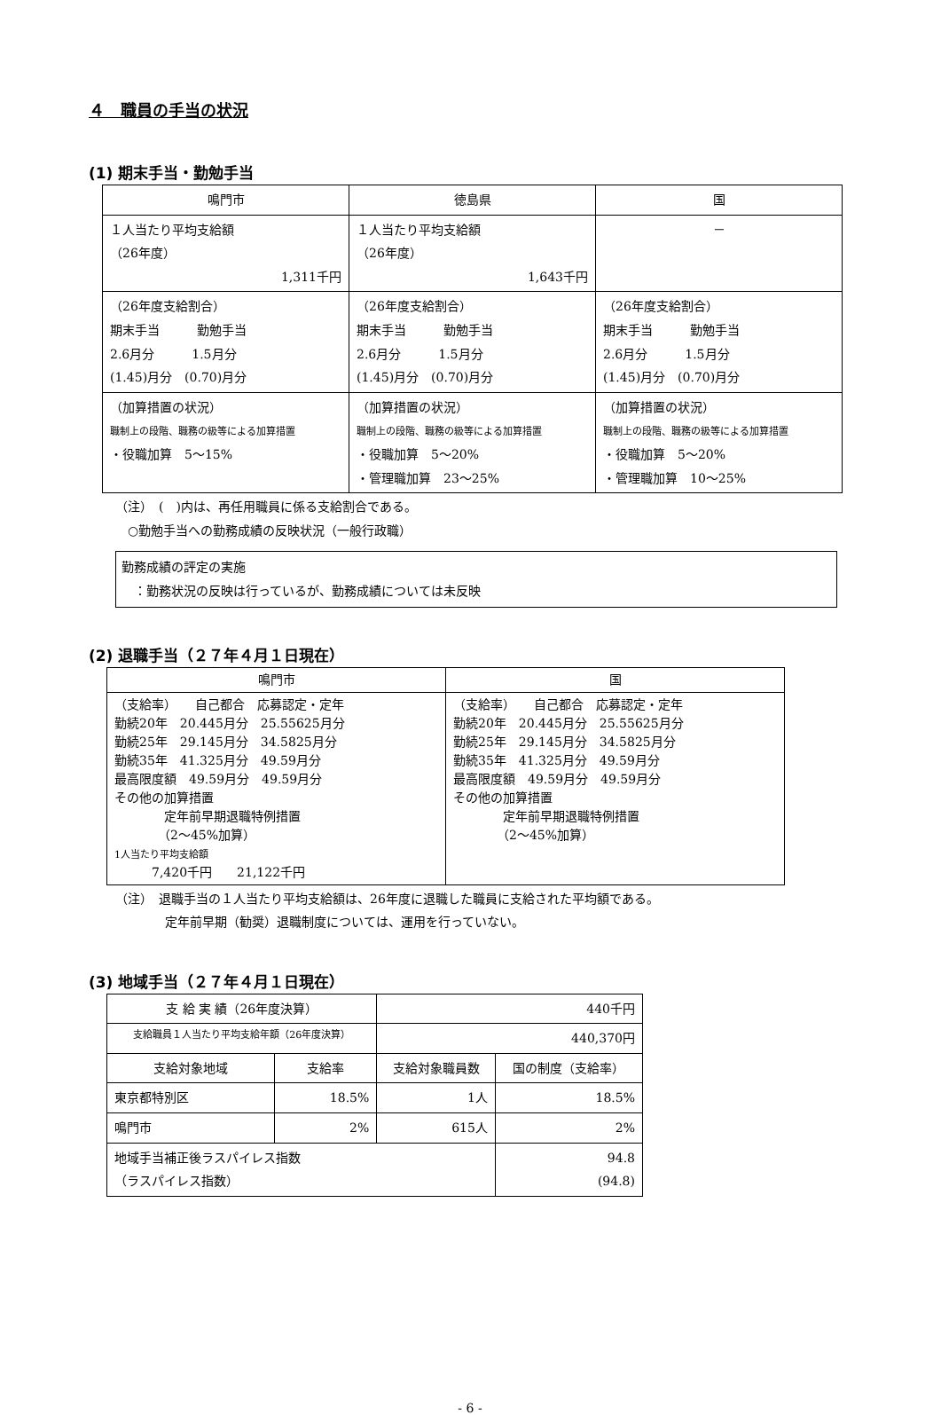４　職員の手当の状況
(1) 期末手当・勤勉手当
| 鳴門市 | 徳島県 | 国 |
| --- | --- | --- |
| １人当たり平均支給額 （26年度） 1,311千円 | １人当たり平均支給額 （26年度） 1,643千円 | － |
| （26年度支給割合） 期末手当 勤勉手当 2.6月分 1.5月分 (1.45)月分 (0.70)月分 | （26年度支給割合） 期末手当 勤勉手当 2.6月分 1.5月分 (1.45)月分 (0.70)月分 | （26年度支給割合） 期末手当 勤勉手当 2.6月分 1.5月分 (1.45)月分 (0.70)月分 |
| （加算措置の状況） 職制上の段階、職務の級等による加算措置 ・役職加算 5～15% | （加算措置の状況） 職制上の段階、職務の級等による加算措置 ・役職加算 5～20% ・管理職加算 23～25% | （加算措置の状況） 職制上の段階、職務の級等による加算措置 ・役職加算 5～20% ・管理職加算 10～25% |
（注）　(　)内は、再任用職員に係る支給割合である。
　○勤勉手当への勤務成績の反映状況（一般行政職）
勤務成績の評定の実施
　：勤務状況の反映は行っているが、勤務成績については未反映
(2) 退職手当（２７年４月１日現在）
| 鳴門市 | 国 |
| （支給率） 自己都合 応募認定・定年 勤続20年 20.445月分 25.55625月分 勤続25年 29.145月分 34.5825月分 勤続35年 41.325月分 49.59月分 最高限度額 49.59月分 49.59月分 その他の加算措置 定年前早期退職特例措置 （2～45%加算） 1人当たり平均支給額 7,420千円 21,122千円 | （支給率） 自己都合 応募認定・定年 勤続20年 20.445月分 25.55625月分 勤続25年 29.145月分 34.5825月分 勤続35年 41.325月分 49.59月分 最高限度額 49.59月分 49.59月分 その他の加算措置 定年前早期退職特例措置 （2～45%加算） |
（注）　退職手当の１人当たり平均支給額は、26年度に退職した職員に支給された平均額である。
　　　　定年前早期（勧奨）退職制度については、運用を行っていない。
(3) 地域手当（２７年４月１日現在）
| 支 給 実 績（26年度決算） | | 440千円 | |
| 支給職員１人当たり平均支給年額（26年度決算） | | 440,370円 | |
| 支給対象地域 | 支給率 | 支給対象職員数 | 国の制度（支給率） |
| 東京都特別区 | 18.5% | 1人 | 18.5% |
| 鳴門市 | 2% | 615人 | 2% |
| 地域手当補正後ラスパイレス指数 （ラスパイレス指数） | | | 94.8 (94.8) |
- 6 -